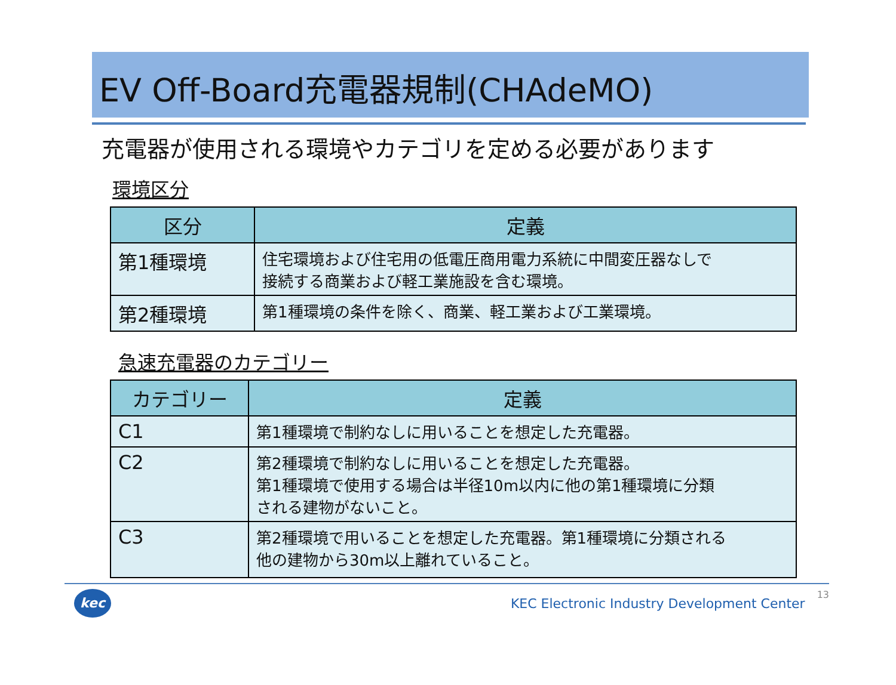EV Off-Board充電器規制(CHAdeMO)
充電器が使用される環境やカテゴリを定める必要があります
環境区分
| 区分 | 定義 |
| --- | --- |
| 第1種環境 | 住宅環境および住宅用の低電圧商用電力系統に中間変圧器なしで 接続する商業および軽工業施設を含む環境。 |
| 第2種環境 | 第1種環境の条件を除く、商業、軽工業および工業環境。 |
急速充電器のカテゴリー
| カテゴリー | 定義 |
| --- | --- |
| C1 | 第1種環境で制約なしに用いることを想定した充電器。 |
| C2 | 第2種環境で制約なしに用いることを想定した充電器。 第1種環境で使用する場合は半径10m以内に他の第1種環境に分類 される建物がないこと。 |
| C3 | 第2種環境で用いることを想定した充電器。第1種環境に分類される 他の建物から30m以上離れていること。 |
kec
KEC Electronic Industry Development Center
13